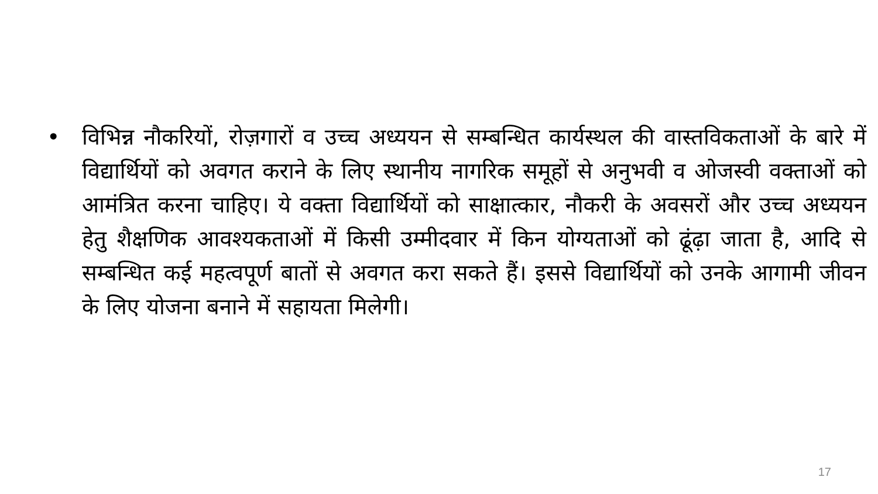• विभिन्न नौकरियों, रोज़गारों व उच्च अध्ययन से सम्बन्धित कार्यस्थल की वास्तविकताओं के बारे में विद्यार्थियों को अवगत कराने के लिए स्थानीय नागरिक समूहों से अनुभवी व ओजस्वी वक्ताओं को आमंत्रित करना चाहिए। ये वक्ता विद्यार्थियों को साक्षात्कार, नौकरी के अवसरों और उच्च अध्ययन हेतु शैक्षणिक आवश्यकताओं में किसी उम्मीदवार में किन योग्यताओं को ढूंढ़ा जाता है, आदि से सम्बन्धित कई महत्वपूर्ण बातों से अवगत करा सकते हैं। इससे विद्यार्थियों को उनके आगामी जीवन के लिए योजना बनाने में सहायता मिलेगी।
17